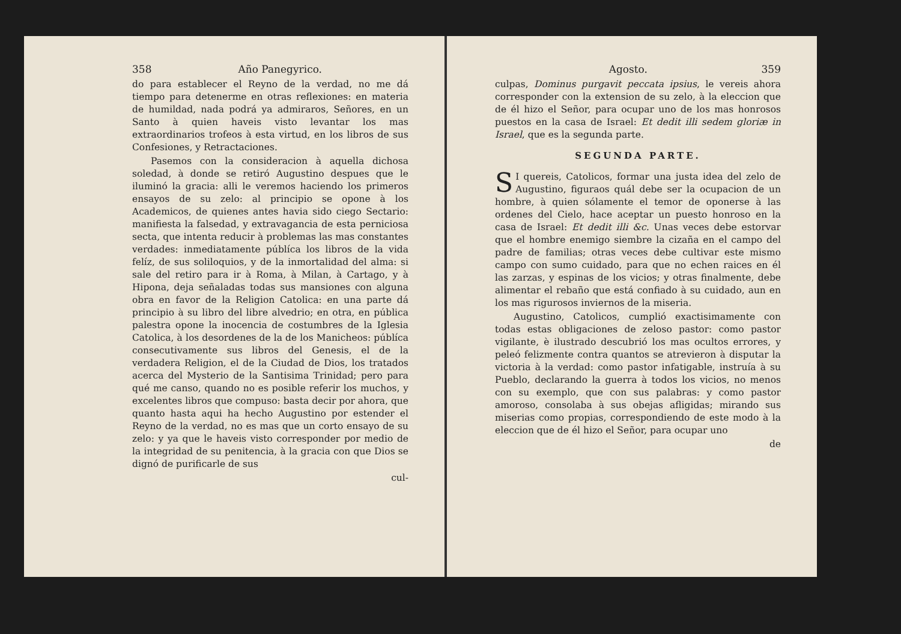358 Año Panegyrico.
do para establecer el Reyno de la verdad, no me dá tiempo para detenerme en otras reflexiones: en materia de humildad, nada podrá ya admiraros, Señores, en un Santo à quien haveis visto levantar los mas extraordinarios trofeos à esta virtud, en los libros de sus Confesiones, y Retractaciones.
Pasemos con la consideracion à aquella dichosa soledad, à donde se retiró Augustino despues que le iluminó la gracia: alli le veremos haciendo los primeros ensayos de su zelo: al principio se opone à los Academicos, de quienes antes havia sido ciego Sectario: manifiesta la falsedad, y extravagancia de esta perniciosa secta, que intenta reducir à problemas las mas constantes verdades: inmediatamente públíca los libros de la vida felíz, de sus soliloquios, y de la inmortalidad del alma: si sale del retiro para ir à Roma, à Milan, à Cartago, y à Hipona, deja señaladas todas sus mansiones con alguna obra en favor de la Religion Catolica: en una parte dá principio à su libro del libre alvedrio; en otra, en pública palestra opone la inocencia de costumbres de la Iglesia Catolica, à los desordenes de la de los Manicheos: públíca consecutivamente sus libros del Genesis, el de la verdadera Religion, el de la Ciudad de Dios, los tratados acerca del Mysterio de la Santisima Trinidad; pero para qué me canso, quando no es posible referir los muchos, y excelentes libros que compuso: basta decir por ahora, que quanto hasta aqui ha hecho Augustino por estender el Reyno de la verdad, no es mas que un corto ensayo de su zelo: y ya que le haveis visto corresponder por medio de la integridad de su penitencia, à la gracia con que Dios se dignó de purificarle de sus
cul-
Agosto. 359
culpas, Dominus purgavit peccata ipsius, le vereis ahora corresponder con la extension de su zelo, à la eleccion que de él hizo el Señor, para ocupar uno de los mas honrosos puestos en la casa de Israel: Et dedit illi sedem gloriæ in Israel, que es la segunda parte.
SEGUNDA PARTE.
SI quereis, Catolicos, formar una justa idea del zelo de Augustino, figuraos quál debe ser la ocupacion de un hombre, à quien sólamente el temor de oponerse à las ordenes del Cielo, hace aceptar un puesto honroso en la casa de Israel: Et dedit illi &c. Unas veces debe estorvar que el hombre enemigo siembre la cizaña en el campo del padre de familias; otras veces debe cultivar este mismo campo con sumo cuidado, para que no echen raices en él las zarzas, y espinas de los vicios; y otras finalmente, debe alimentar el rebaño que está confiado à su cuidado, aun en los mas rigurosos inviernos de la miseria.
Augustino, Catolicos, cumplió exactisimamente con todas estas obligaciones de zeloso pastor: como pastor vigilante, è ilustrado descubrió los mas ocultos errores, y peleó felizmente contra quantos se atrevieron à disputar la victoria à la verdad: como pastor infatigable, instruía à su Pueblo, declarando la guerra à todos los vicios, no menos con su exemplo, que con sus palabras: y como pastor amoroso, consolaba à sus obejas afligidas; mirando sus miserias como propias, correspondiendo de este modo à la eleccion que de él hizo el Señor, para ocupar uno
de